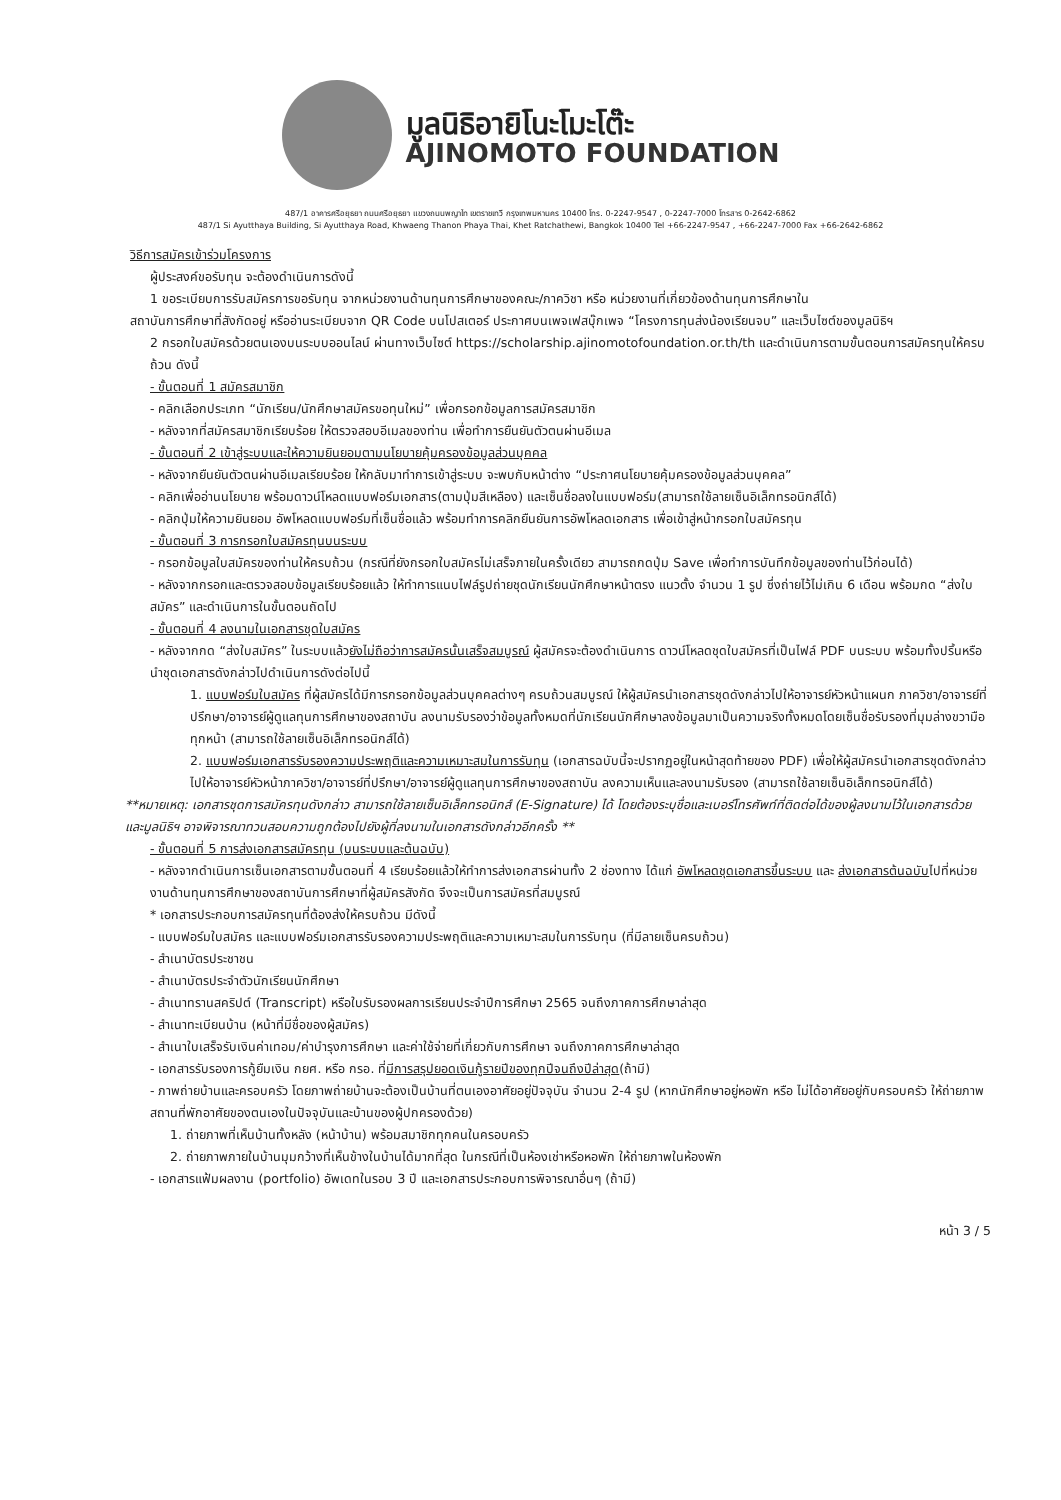มูลนิธิอายิโนะโมะโต๊ะ
AJINOMOTO FOUNDATION
487/1 อาคารศรีอยุธยา ถนนศรีอยุธยา แขวงถนนพญาไท เขตราชเทวี กรุงเทพมหานคร 10400 โทร. 0-2247-9547 , 0-2247-7000 โทรสาร 0-2642-6862
487/1 Si Ayutthaya Building, Si Ayutthaya Road, Khwaeng Thanon Phaya Thai, Khet Ratchathewi, Bangkok 10400 Tel +66-2247-9547 , +66-2247-7000 Fax +66-2642-6862
วิธีการสมัครเข้าร่วมโครงการ
ผู้ประสงค์ขอรับทุน จะต้องดำเนินการดังนี้
1 ขอระเบียบการรับสมัครการขอรับทุน จากหน่วยงานด้านทุนการศึกษาของคณะ/ภาควิชา หรือ หน่วยงานที่เกี่ยวข้องด้านทุนการศึกษาใน
สถาบันการศึกษาที่สังกัดอยู่ หรืออ่านระเบียบจาก QR Code บนโปสเตอร์ ประกาศบนเพจเฟสบุ๊กเพจ “โครงการทุนส่งน้องเรียนจบ” และเว็บไซต์ของมูลนิธิฯ
2 กรอกใบสมัครด้วยตนเองบนระบบออนไลน์ ผ่านทางเว็บไซต์ https://scholarship.ajinomotofoundation.or.th/th และดำเนินการตามขั้นตอนการสมัครทุนให้ครบถ้วน ดังนี้
- ขั้นตอนที่ 1 สมัครสมาชิก
- คลิกเลือกประเภท “นักเรียน/นักศึกษาสมัครขอทุนใหม่” เพื่อกรอกข้อมูลการสมัครสมาชิก
- หลังจากที่สมัครสมาชิกเรียบร้อย ให้ตรวจสอบอีเมลของท่าน เพื่อทำการยืนยันตัวตนผ่านอีเมล
- ขั้นตอนที่ 2 เข้าสู่ระบบและให้ความยินยอมตามนโยบายคุ้มครองข้อมูลส่วนบุคคล
- หลังจากยืนยันตัวตนผ่านอีเมลเรียบร้อย ให้กลับมาทำการเข้าสู่ระบบ จะพบกับหน้าต่าง “ประกาศนโยบายคุ้มครองข้อมูลส่วนบุคคล”
- คลิกเพื่ออ่านนโยบาย พร้อมดาวน์โหลดแบบฟอร์มเอกสาร(ตามปุ่มสีเหลือง) และเซ็นชื่อลงในแบบฟอร์ม(สามารถใช้ลายเซ็นอิเล็กทรอนิกส์ได้)
- คลิกปุ่มให้ความยินยอม อัพโหลดแบบฟอร์มที่เซ็นชื่อแล้ว พร้อมทำการคลิกยืนยันการอัพโหลดเอกสาร เพื่อเข้าสู่หน้ากรอกใบสมัครทุน
- ขั้นตอนที่ 3 การกรอกใบสมัครทุนบนระบบ
- กรอกข้อมูลใบสมัครของท่านให้ครบถ้วน (กรณีที่ยังกรอกใบสมัครไม่เสร็จภายในครั้งเดียว สามารถกดปุ่ม Save เพื่อทำการบันทึกข้อมูลของท่านไว้ก่อนได้)
- หลังจากกรอกและตรวจสอบข้อมูลเรียบร้อยแล้ว ให้ทำการแนบไฟล์รูปถ่ายชุดนักเรียนนักศึกษาหน้าตรง แนวตั้ง จำนวน 1 รูป ซึ่งถ่ายไว้ไม่เกิน 6 เดือน พร้อมกด “ส่งใบสมัคร” และดำเนินการในขั้นตอนถัดไป
- ขั้นตอนที่ 4 ลงนามในเอกสารชุดใบสมัคร
- หลังจากกด “ส่งใบสมัคร” ในระบบแล้วยังไม่ถือว่าการสมัครนั้นเสร็จสมบูรณ์ ผู้สมัครจะต้องดำเนินการ ดาวน์โหลดชุดใบสมัครที่เป็นไฟล์ PDF บนระบบ พร้อมทั้งปริ้นหรือนำชุดเอกสารดังกล่าวไปดำเนินการดังต่อไปนี้
1. แบบฟอร์มใบสมัคร ที่ผู้สมัครได้มีการกรอกข้อมูลส่วนบุคคลต่างๆ ครบถ้วนสมบูรณ์ ให้ผู้สมัครนำเอกสารชุดดังกล่าวไปให้อาจารย์หัวหน้าแผนก ภาควิชา/อาจารย์ที่ปรึกษา/อาจารย์ผู้ดูแลทุนการศึกษาของสถาบัน ลงนามรับรองว่าข้อมูลทั้งหมดที่นักเรียนนักศึกษาลงข้อมูลมาเป็นความจริงทั้งหมดโดยเซ็นชื่อรับรองที่มุมล่างขวามือทุกหน้า (สามารถใช้ลายเซ็นอิเล็กทรอนิกส์ได้)
2. แบบฟอร์มเอกสารรับรองความประพฤติและความเหมาะสมในการรับทุน (เอกสารฉบับนี้จะปรากฏอยู่ในหน้าสุดท้ายของ PDF) เพื่อให้ผู้สมัครนำเอกสารชุดดังกล่าวไปให้อาจารย์หัวหน้าภาควิชา/อาจารย์ที่ปรึกษา/อาจารย์ผู้ดูแลทุนการศึกษาของสถาบัน ลงความเห็นและลงนามรับรอง (สามารถใช้ลายเซ็นอิเล็กทรอนิกส์ได้)
**หมายเหตุ: เอกสารชุดการสมัครทุนดังกล่าว สามารถใช้ลายเซ็นอิเล็คทรอนิกส์ (E-Signature) ได้ โดยต้องระบุชื่อและเบอร์โทรศัพท์ที่ติดต่อได้ของผู้ลงนามไว้ในเอกสารด้วย และมูลนิธิฯ อาจพิจารณาทวนสอบความถูกต้องไปยังผู้ที่ลงนามในเอกสารดังกล่าวอีกครั้ง **
- ขั้นตอนที่ 5 การส่งเอกสารสมัครทุน (บนระบบและต้นฉบับ)
- หลังจากดำเนินการเซ็นเอกสารตามขั้นตอนที่ 4 เรียบร้อยแล้วให้ทำการส่งเอกสารผ่านทั้ง 2 ช่องทาง ได้แก่ อัพโหลดชุดเอกสารขึ้นระบบ และ ส่งเอกสารต้นฉบับไปที่หน่วยงานด้านทุนการศึกษาของสถาบันการศึกษาที่ผู้สมัครสังกัด จึงจะเป็นการสมัครที่สมบูรณ์
* เอกสารประกอบการสมัครทุนที่ต้องส่งให้ครบถ้วน มีดังนี้
- แบบฟอร์มใบสมัคร และแบบฟอร์มเอกสารรับรองความประพฤติและความเหมาะสมในการรับทุน (ที่มีลายเซ็นครบถ้วน)
- สำเนาบัตรประชาชน
- สำเนาบัตรประจำตัวนักเรียนนักศึกษา
- สำเนาทรานสคริปต์ (Transcript) หรือใบรับรองผลการเรียนประจำปีการศึกษา 2565 จนถึงภาคการศึกษาล่าสุด
- สำเนาทะเบียนบ้าน (หน้าที่มีชื่อของผู้สมัคร)
- สำเนาใบเสร็จรับเงินค่าเทอม/ค่าบำรุงการศึกษา และค่าใช้จ่ายที่เกี่ยวกับการศึกษา จนถึงภาคการศึกษาล่าสุด
- เอกสารรับรองการกู้ยืมเงิน กยศ. หรือ กรอ. ที่มีการสรุปยอดเงินกู้รายปีของทุกปีจนถึงปีล่าสุด(ถ้ามี)
- ภาพถ่ายบ้านและครอบครัว โดยภาพถ่ายบ้านจะต้องเป็นบ้านที่ตนเองอาศัยอยู่ปัจจุบัน จำนวน 2-4 รูป (หากนักศึกษาอยู่หอพัก หรือ ไม่ได้อาศัยอยู่กับครอบครัว ให้ถ่ายภาพสถานที่พักอาศัยของตนเองในปัจจุบันและบ้านของผู้ปกครองด้วย)
1. ถ่ายภาพที่เห็นบ้านทั้งหลัง (หน้าบ้าน) พร้อมสมาชิกทุกคนในครอบครัว
2. ถ่ายภาพภายในบ้านมุมกว้างที่เห็นข้างในบ้านได้มากที่สุด ในกรณีที่เป็นห้องเช่าหรือหอพัก ให้ถ่ายภาพในห้องพัก
- เอกสารแฟ้มผลงาน (portfolio) อัพเดทในรอบ 3 ปี และเอกสารประกอบการพิจารณาอื่นๆ (ถ้ามี)
หน้า 3 / 5